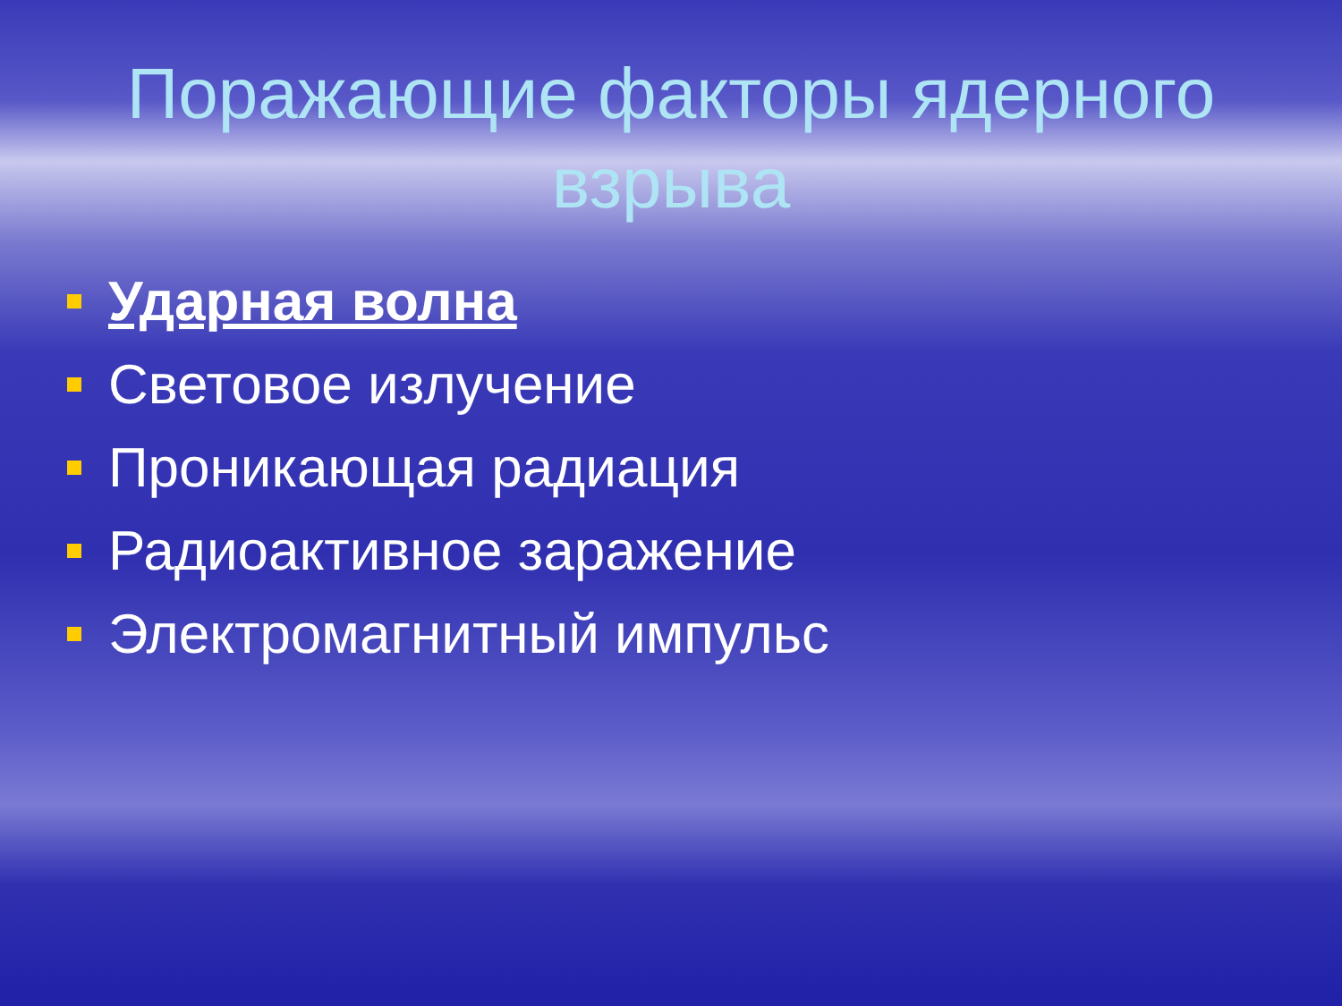Поражающие факторы ядерного взрыва
Ударная волна
Световое излучение
Проникающая радиация
Радиоактивное заражение
Электромагнитный импульс